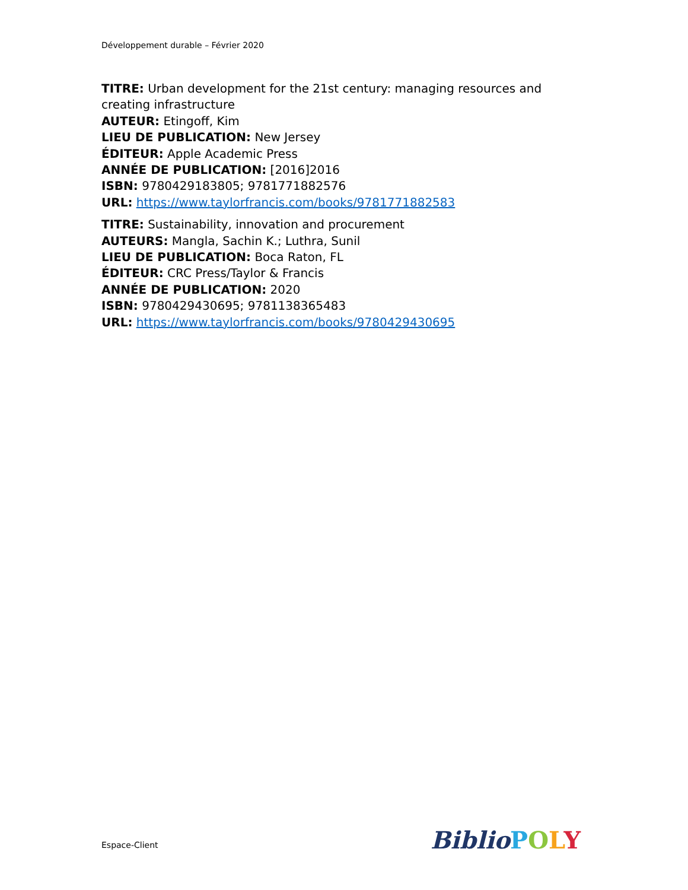Développement durable – Février 2020
TITRE: Urban development for the 21st century: managing resources and creating infrastructure
AUTEUR: Etingoff, Kim
LIEU DE PUBLICATION: New Jersey
ÉDITEUR: Apple Academic Press
ANNÉE DE PUBLICATION: [2016]2016
ISBN: 9780429183805; 9781771882576
URL: https://www.taylorfrancis.com/books/9781771882583
TITRE: Sustainability, innovation and procurement
AUTEURS: Mangla, Sachin K.; Luthra, Sunil
LIEU DE PUBLICATION: Boca Raton, FL
ÉDITEUR: CRC Press/Taylor & Francis
ANNÉE DE PUBLICATION: 2020
ISBN: 9780429430695; 9781138365483
URL: https://www.taylorfrancis.com/books/9780429430695
Espace-Client Biblio POLY